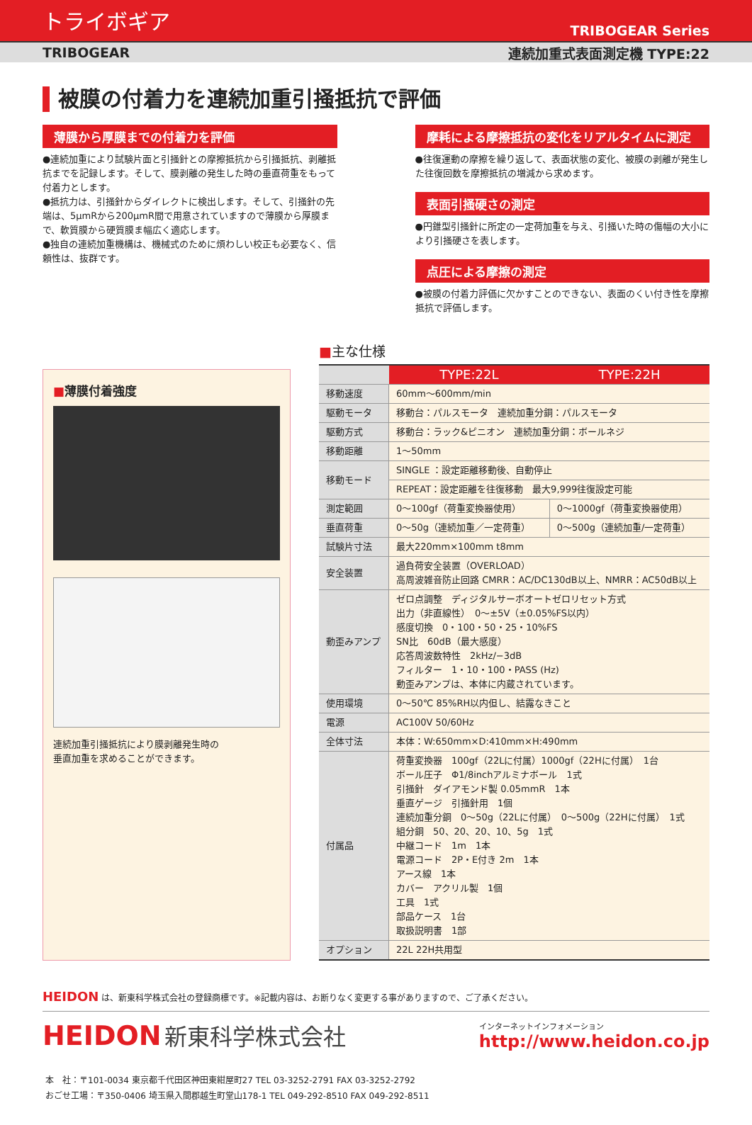トライボギア TRIBOGEAR Series
TRIBOGEAR 連続加重式表面測定機 TYPE:22
被膜の付着力を連続加重引掻抵抗で評価
薄膜から厚膜までの付着力を評価
●連続加重により試験片面と引掻針との摩擦抵抗から引掻抵抗、剥離抵抗までを記録します。そして、膜剥離の発生した時の垂直荷重をもって付着力とします。
●抵抗力は、引掻針からダイレクトに検出します。そして、引掻針の先端は、5μmRから200μmR間で用意されていますので薄膜から厚膜まで、軟質膜から硬質膜ま幅広く適応します。
●独自の連続加重機構は、機械式のために煩わしい校正も必要なく、信頼性は、抜群です。
摩耗による摩擦抵抗の変化をリアルタイムに測定
●往復運動の摩擦を繰り返して、表面状態の変化、被膜の剥離が発生した往復回数を摩擦抵抗の増減から求めます。
表面引掻硬さの測定
●円錐型引掻針に所定の一定荷加重を与え、引掻いた時の傷幅の大小により引掻硬さを表します。
点圧による摩擦の測定
●被膜の付着力評価に欠かすことのできない、表面のくい付き性を摩擦抵抗で評価します。
■薄膜付着強度
連続加重引掻抵抗により膜剥離発生時の
垂直加重を求めることができます。
■主な仕様
| | TYPE:22L | TYPE:22H |
| 移動速度 | 60mm〜600mm/min | |
| 駆動モータ | 移動台：パルスモータ 連続加重分銅：パルスモータ | |
| 駆動方式 | 移動台：ラック&ピニオン 連続加重分銅：ボールネジ | |
| 移動距離 | 1〜50mm | |
| 移動モード | SINGLE ：設定距離移動後、自動停止 | |
| | REPEAT：設定距離を往復移動 最大9,999往復設定可能 | |
| 測定範囲 | 0〜100gf（荷重変換器使用） | 0〜1000gf（荷重変換器使用） |
| 垂直荷重 | 0〜50g（連続加重／一定荷重） | 0〜500g（連続加重/一定荷重） |
| 試験片寸法 | 最大220mm×100mm t8mm | |
| 安全装置 | 過負荷安全装置（OVERLOAD） 高周波雑音防止回路 CMRR：AC/DC130dB以上、NMRR：AC50dB以上 | |
| 動歪みアンプ | ゼロ点調整 ディジタルサーボオートゼロリセット方式 出力（非直線性） 0〜±5V（±0.05%FS以内） 感度切換 0・100・50・25・10%FS SN比 60dB（最大感度） 応答周波数特性 2kHz/−3dB フィルター 1・10・100・PASS (Hz) 動歪みアンプは、本体に内蔵されています。 | |
| 使用環境 | 0〜50℃ 85%RH以内但し、結露なきこと | |
| 電源 | AC100V 50/60Hz | |
| 全体寸法 | 本体：W:650mm×D:410mm×H:490mm | |
| 付属品 | 荷重変換器 100gf（22Lに付属）1000gf（22Hに付属） 1台 ボール圧子 Φ1/8inchアルミナボール 1式 引掻針 ダイアモンド製 0.05mmR 1本 垂直ゲージ 引掻針用 1個 連続加重分銅 0〜50g（22Lに付属） 0〜500g（22Hに付属） 1式 組分銅 50、20、20、10、5g 1式 中継コード 1m 1本 電源コード 2P・E付き 2m 1本 アース線 1本 カバー アクリル製 1個 工具 1式 部品ケース 1台 取扱説明書 1部 | |
| オプション | 22L 22H共用型 | |
HEIDON は、新東科学株式会社の登録商標です。※記載内容は、お断りなく変更する事がありますので、ご了承ください。
HEIDON 新東科学株式会社
インターネットインフォメーション
http://www.heidon.co.jp
本　社：〒101-0034 東京都千代田区神田東紺屋町27 TEL 03-3252-2791 FAX 03-3252-2792
おごせ工場：〒350-0406 埼玉県入間郡越生町堂山178-1 TEL 049-292-8510 FAX 049-292-8511